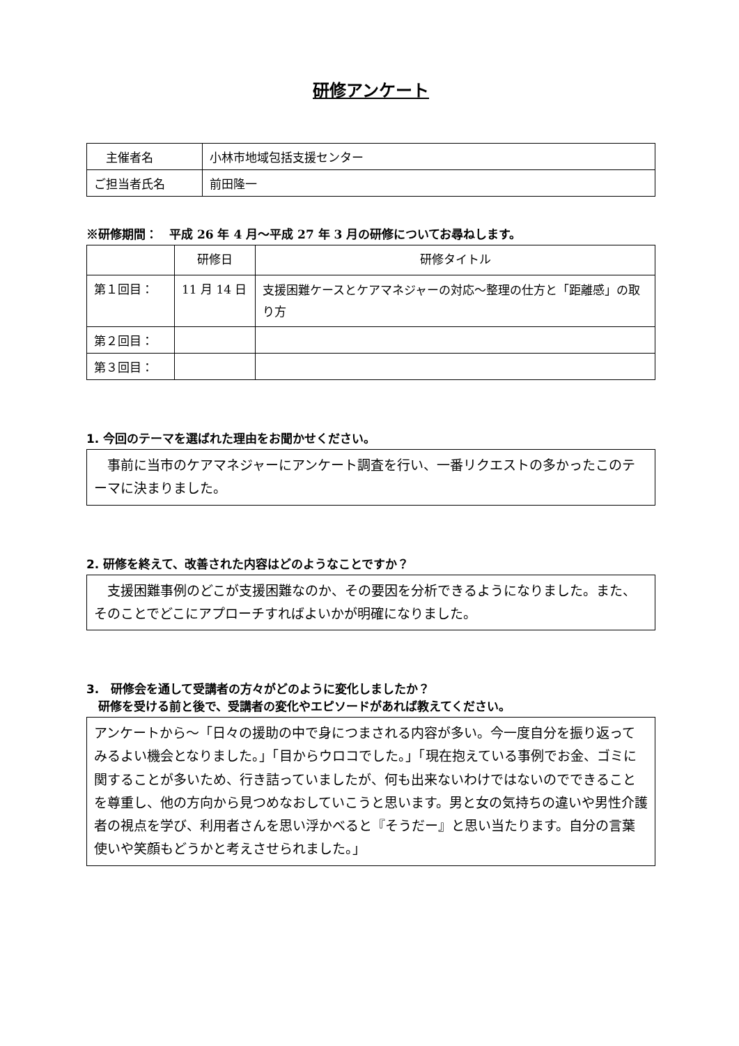研修アンケート
| 主催者名 | 小林市地域包括支援センター |
| ご担当者氏名 | 前田隆一 |
※研修期間：　平成 26 年 4 月～平成 27 年 3 月の研修についてお尋ねします。
| | 研修日 | 研修タイトル |
| --- | --- | --- |
| 第１回目： | 11 月 14 日 | 支援困難ケースとケアマネジャーの対応～整理の仕方と「距離感」の取り方 |
| 第２回目： | | |
| 第３回目： | | |
1. 今回のテーマを選ばれた理由をお聞かせください。
　事前に当市のケアマネジャーにアンケート調査を行い、一番リクエストの多かったこのテーマに決まりました。
2. 研修を終えて、改善された内容はどのようなことですか？
　支援困難事例のどこが支援困難なのか、その要因を分析できるようになりました。また、そのことでどこにアプローチすればよいかが明確になりました。
3.　研修会を通して受講者の方々がどのように変化しましたか？
　研修を受ける前と後で、受講者の変化やエピソードがあれば教えてください。
アンケートから～「日々の援助の中で身につまされる内容が多い。今一度自分を振り返ってみるよい機会となりました。」「目からウロコでした。」「現在抱えている事例でお金、ゴミに関することが多いため、行き詰っていましたが、何も出来ないわけではないのでできることを尊重し、他の方向から見つめなおしていこうと思います。男と女の気持ちの違いや男性介護者の視点を学び、利用者さんを思い浮かべると『そうだー』と思い当たります。自分の言葉使いや笑顔もどうかと考えさせられました。」